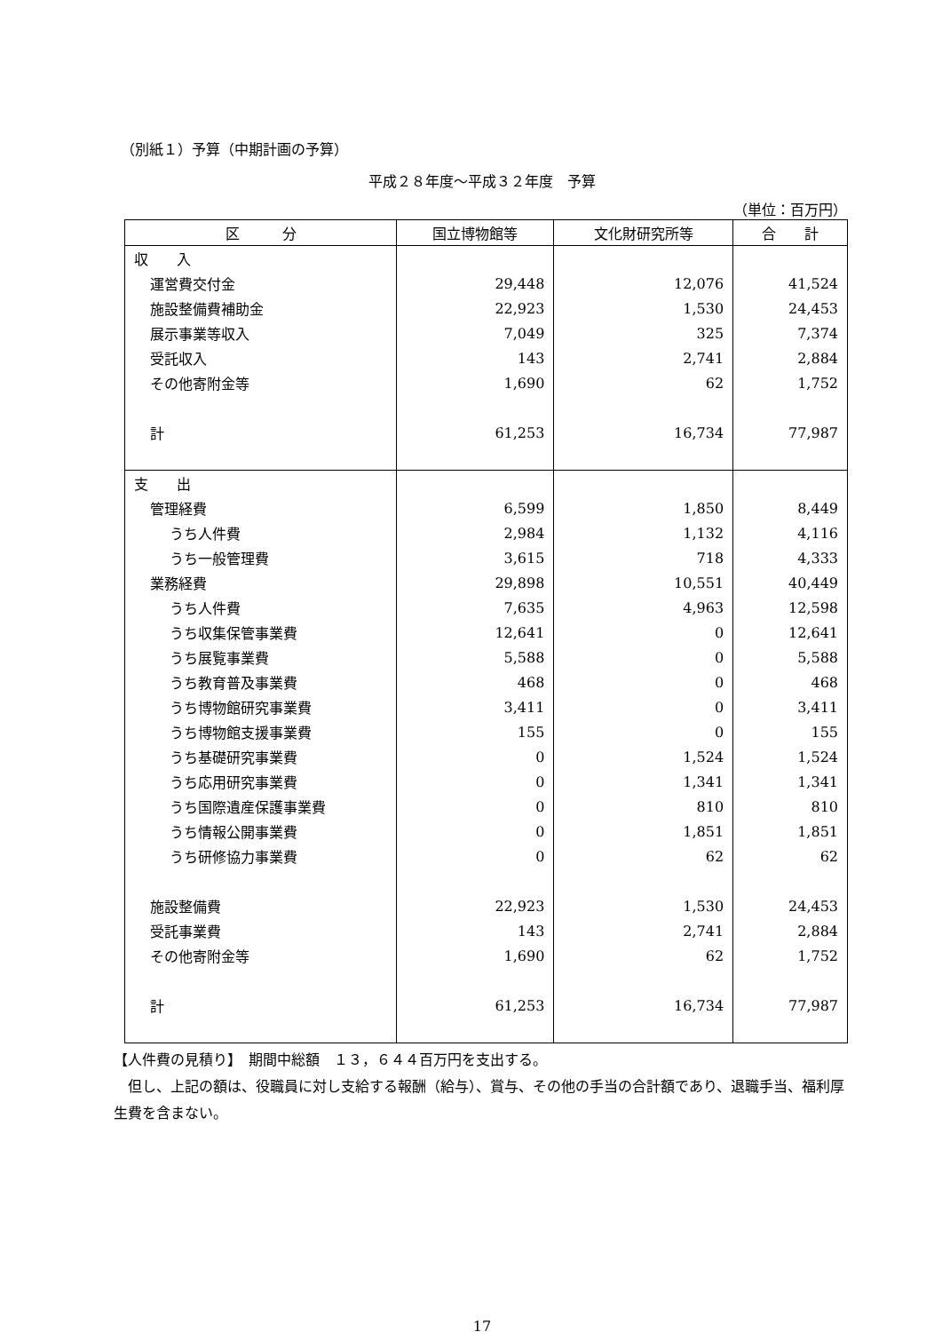（別紙１）予算（中期計画の予算）
平成２８年度～平成３２年度　予算
（単位：百万円）
| 区 分 | 国立博物館等 | 文化財研究所等 | 合 計 |
| --- | --- | --- | --- |
| 収 入 | | | |
| 運営費交付金 | 29,448 | 12,076 | 41,524 |
| 施設整備費補助金 | 22,923 | 1,530 | 24,453 |
| 展示事業等収入 | 7,049 | 325 | 7,374 |
| 受託収入 | 143 | 2,741 | 2,884 |
| その他寄附金等 | 1,690 | 62 | 1,752 |
| 計 | 61,253 | 16,734 | 77,987 |
| 支 出 | | | |
| 管理経費 | 6,599 | 1,850 | 8,449 |
| うち人件費 | 2,984 | 1,132 | 4,116 |
| うち一般管理費 | 3,615 | 718 | 4,333 |
| 業務経費 | 29,898 | 10,551 | 40,449 |
| うち人件費 | 7,635 | 4,963 | 12,598 |
| うち収集保管事業費 | 12,641 | 0 | 12,641 |
| うち展覧事業費 | 5,588 | 0 | 5,588 |
| うち教育普及事業費 | 468 | 0 | 468 |
| うち博物館研究事業費 | 3,411 | 0 | 3,411 |
| うち博物館支援事業費 | 155 | 0 | 155 |
| うち基礎研究事業費 | 0 | 1,524 | 1,524 |
| うち応用研究事業費 | 0 | 1,341 | 1,341 |
| うち国際遺産保護事業費 | 0 | 810 | 810 |
| うち情報公開事業費 | 0 | 1,851 | 1,851 |
| うち研修協力事業費 | 0 | 62 | 62 |
| 施設整備費 | 22,923 | 1,530 | 24,453 |
| 受託事業費 | 143 | 2,741 | 2,884 |
| その他寄附金等 | 1,690 | 62 | 1,752 |
| 計 | 61,253 | 16,734 | 77,987 |
【人件費の見積り】　期間中総額　１３，６４４百万円を支出する。
　但し、上記の額は、役職員に対し支給する報酬（給与）、賞与、その他の手当の合計額であり、退職手当、福利厚生費を含まない。
17